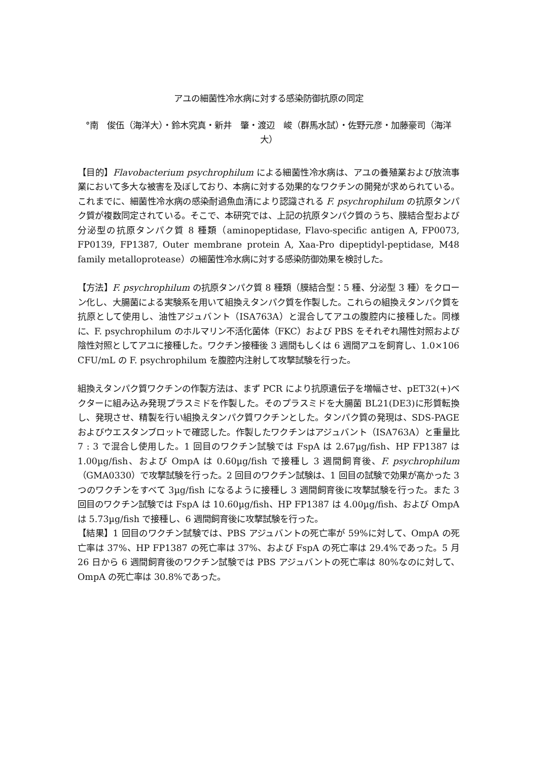アユの細菌性冷水病に対する感染防御抗原の同定
°南　俊伍（海洋大）・鈴木究真・新井　肇・渡辺　峻（群馬水試）・佐野元彦・加藤豪司（海洋大）
【目的】Flavobacterium psychrophilum による細菌性冷水病は、アユの養殖業および放流事業において多大な被害を及ぼしており、本病に対する効果的なワクチンの開発が求められている。これまでに、細菌性冷水病の感染耐過魚血清により認識される F. psychrophilum の抗原タンパク質が複数同定されている。そこで、本研究では、上記の抗原タンパク質のうち、膜結合型および分泌型の抗原タンパク質 8 種類（aminopeptidase, Flavo-specific antigen A, FP0073, FP0139, FP1387, Outer membrane protein A, Xaa-Pro dipeptidyl-peptidase, M48 family metalloprotease）の細菌性冷水病に対する感染防御効果を検討した。
【方法】F. psychrophilum の抗原タンパク質 8 種類（膜結合型：5 種、分泌型 3 種）をクローン化し、大腸菌による実験系を用いて組換えタンパク質を作製した。これらの組換えタンパク質を抗原として使用し、油性アジュバント（ISA763A）と混合してアユの腹腔内に接種した。同様に、F. psychrophilum のホルマリン不活化菌体（FKC）および PBS をそれぞれ陽性対照および陰性対照としてアユに接種した。ワクチン接種後 3 週間もしくは 6 週間アユを飼育し、1.0×106 CFU/mL の F. psychrophilum を腹腔内注射して攻撃試験を行った。
組換えタンパク質ワクチンの作製方法は、まず PCR により抗原遺伝子を増幅させ、pET32(+)ベクターに組み込み発現プラスミドを作製した。そのプラスミドを大腸菌 BL21(DE3)に形質転換し、発現させ、精製を行い組換えタンパク質ワクチンとした。タンパク質の発現は、SDS-PAGE およびウエスタンブロットで確認した。作製したワクチンはアジュバント（ISA763A）と重量比 7 : 3 で混合し使用した。1 回目のワクチン試験では FspA は 2.67µg/fish、HP FP1387 は 1.00µg/fish、および OmpA は 0.60µg/fish で接種し 3 週間飼育後、F. psychrophilum（GMA0330）で攻撃試験を行った。2 回目のワクチン試験は、1 回目の試験で効果が高かった 3 つのワクチンをすべて 3µg/fish になるように接種し 3 週間飼育後に攻撃試験を行った。また 3 回目のワクチン試験では FspA は 10.60µg/fish、HP FP1387 は 4.00µg/fish、および OmpA は 5.73µg/fish で接種し、6 週間飼育後に攻撃試験を行った。
【結果】1 回目のワクチン試験では、PBS アジュバントの死亡率が 59%に対して、OmpA の死亡率は 37%、HP FP1387 の死亡率は 37%、および FspA の死亡率は 29.4%であった。5 月 26 日から 6 週間飼育後のワクチン試験では PBS アジュバントの死亡率は 80%なのに対して、OmpA の死亡率は 30.8%であった。